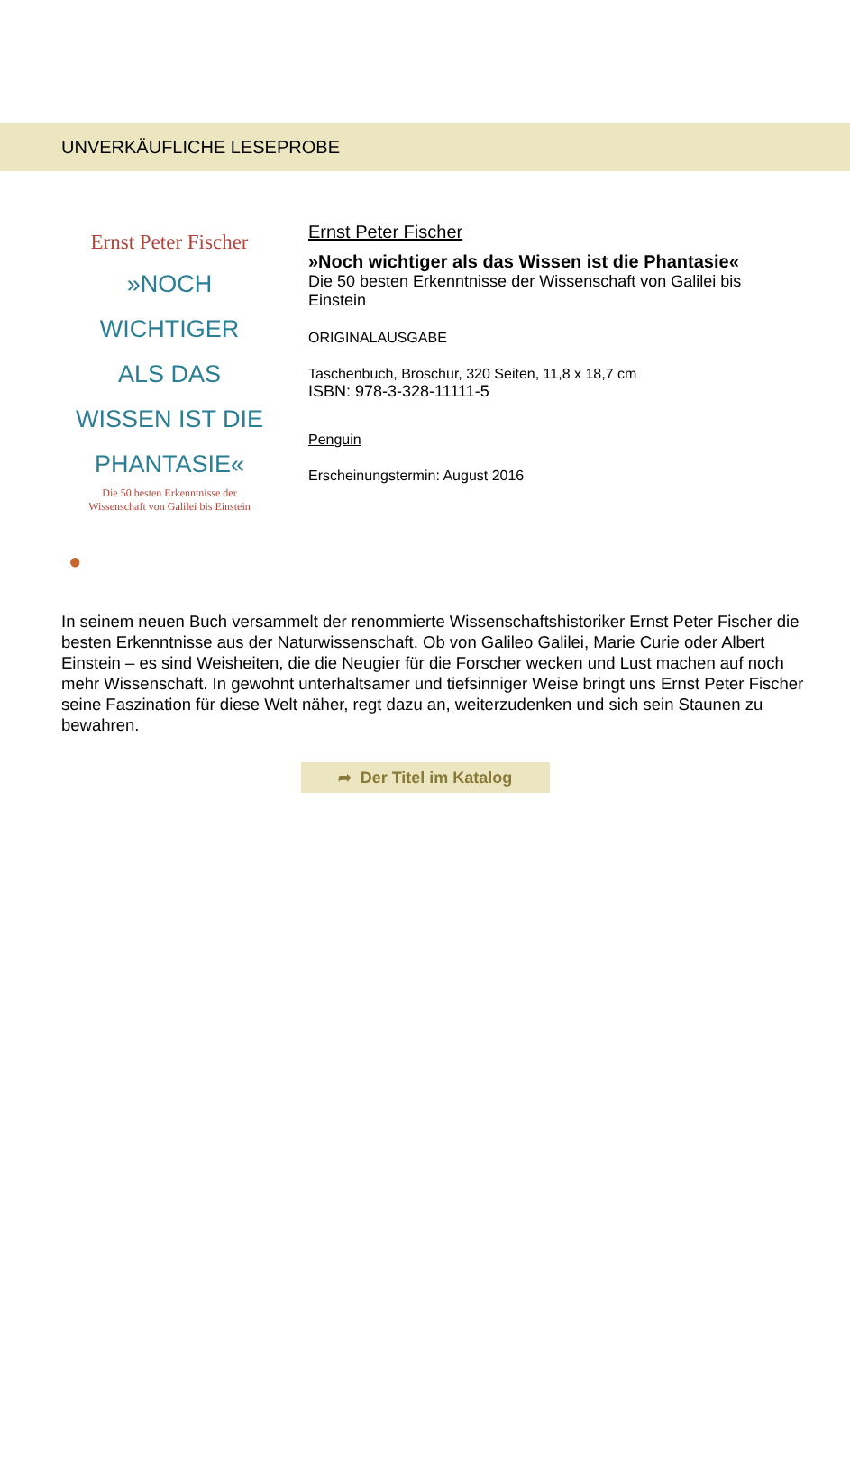UNVERKÄUFLICHE LESEPROBE
Ernst Peter Fischer
»NOCH WICHTIGER
ALS DAS
WISSEN IST DIE
PHANTASIE«
Die 50 besten Erkenntnisse der
Wissenschaft von Galilei bis Einstein
●
Ernst Peter Fischer
»Noch wichtiger als das Wissen ist die Phantasie«
Die 50 besten Erkenntnisse der Wissenschaft von Galilei bis
Einstein
ORIGINALAUSGABE
Taschenbuch, Broschur, 320 Seiten, 11,8 x 18,7 cm
ISBN: 978-3-328-11111-5
Penguin
Erscheinungstermin: August 2016
In seinem neuen Buch versammelt der renommierte Wissenschaftshistoriker Ernst Peter Fischer die besten Erkenntnisse aus der Naturwissenschaft. Ob von Galileo Galilei, Marie Curie oder Albert Einstein – es sind Weisheiten, die die Neugier für die Forscher wecken und Lust machen auf noch mehr Wissenschaft. In gewohnt unterhaltsamer und tiefsinniger Weise bringt uns Ernst Peter Fischer seine Faszination für diese Welt näher, regt dazu an, weiterzudenken und sich sein Staunen zu bewahren.
➦ Der Titel im Katalog